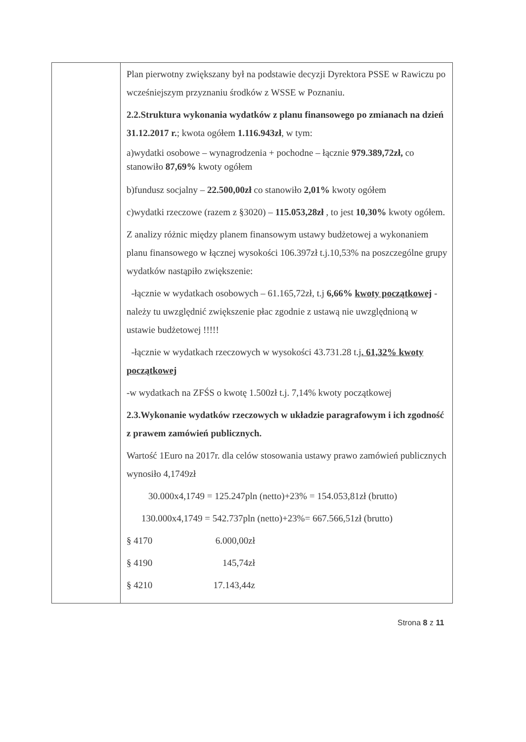| | Plan pierwotny zwiększany był na podstawie decyzji Dyrektora PSSE w Rawiczu po wcześniejszym przyznaniu środków z WSSE w Poznaniu. 2.2.Struktura wykonania wydatków z planu finansowego po zmianach na dzień 31.12.2017 r. ; kwota ogółem 1.116.943zł , w tym: a)wydatki osobowe – wynagrodzenia + pochodne – łącznie 979.389,72zł, co stanowiło 87,69% kwoty ogółem b)fundusz socjalny – 22.500,00zł co stanowiło 2,01% kwoty ogółem c)wydatki rzeczowe (razem z §3020) – 115.053,28zł , to jest 10,30% kwoty ogółem. Z analizy różnic między planem finansowym ustawy budżetowej a wykonaniem planu finansowego w łącznej wysokości 106.397zł t.j.10,53% na poszczególne grupy wydatków nastąpiło zwiększenie: -łącznie w wydatkach osobowych – 61.165,72zł, t.j 6,66% kwoty początkowej - należy tu uwzględnić zwiększenie płac zgodnie z ustawą nie uwzględnioną w ustawie budżetowej !!!!! -łącznie w wydatkach rzeczowych w wysokości 43.731.28 t.j . 61,32% kwoty początkowej -w wydatkach na ZFŚS o kwotę 1.500zł t.j. 7,14% kwoty początkowej 2.3.Wykonanie wydatków rzeczowych w układzie paragrafowym i ich zgodność z prawem zamówień publicznych. Wartość 1Euro na 2017r. dla celów stosowania ustawy prawo zamówień publicznych wynosiło 4,1749zł 30.000x4,1749 = 125.247pln (netto)+23% = 154.053,81zł (brutto) 130.000x4,1749 = 542.737pln (netto)+23%= 667.566,51zł (brutto) § 4170 6.000,00zł § 4190 145,74zł § 4210 17.143,44z |
Strona 8 z 11